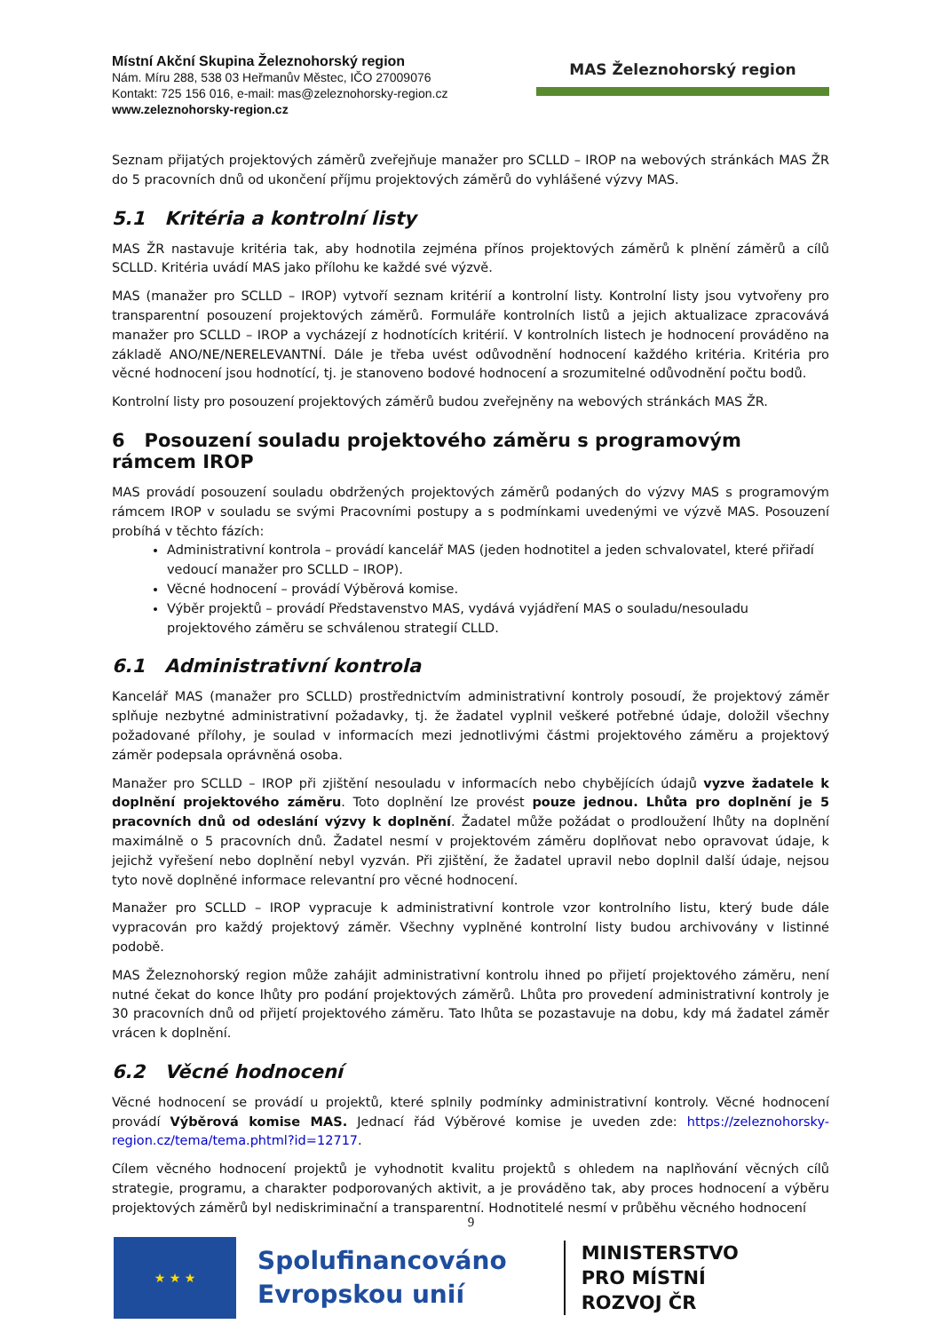Místní Akční Skupina Železnohorský region
Nám. Míru 288, 538 03 Heřmanův Městec, IČO 27009076
Kontakt: 725 156 016, e-mail: mas@zeleznohorsky-region.cz
www.zeleznohorsky-region.cz
MAS Železnohorský region
Seznam přijatých projektových záměrů zveřejňuje manažer pro SCLLD – IROP na webových stránkách MAS ŽR do 5 pracovních dnů od ukončení příjmu projektových záměrů do vyhlášené výzvy MAS.
5.1 Kritéria a kontrolní listy
MAS ŽR nastavuje kritéria tak, aby hodnotila zejména přínos projektových záměrů k plnění záměrů a cílů SCLLD. Kritéria uvádí MAS jako přílohu ke každé své výzvě.
MAS (manažer pro SCLLD – IROP) vytvoří seznam kritérií a kontrolní listy. Kontrolní listy jsou vytvořeny pro transparentní posouzení projektových záměrů. Formuláře kontrolních listů a jejich aktualizace zpracovává manažer pro SCLLD – IROP a vycházejí z hodnotících kritérií. V kontrolních listech je hodnocení prováděno na základě ANO/NE/NERELEVANTNÍ. Dále je třeba uvést odůvodnění hodnocení každého kritéria. Kritéria pro věcné hodnocení jsou hodnotící, tj. je stanoveno bodové hodnocení a srozumitelné odůvodnění počtu bodů.
Kontrolní listy pro posouzení projektových záměrů budou zveřejněny na webových stránkách MAS ŽR.
6 Posouzení souladu projektového záměru s programovým rámcem IROP
MAS provádí posouzení souladu obdržených projektových záměrů podaných do výzvy MAS s programovým rámcem IROP v souladu se svými Pracovními postupy a s podmínkami uvedenými ve výzvě MAS. Posouzení probíhá v těchto fázích:
Administrativní kontrola – provádí kancelář MAS (jeden hodnotitel a jeden schvalovatel, které přiřadí vedoucí manažer pro SCLLD – IROP).
Věcné hodnocení – provádí Výběrová komise.
Výběr projektů – provádí Představenstvo MAS, vydává vyjádření MAS o souladu/nesouladu projektového záměru se schválenou strategií CLLD.
6.1 Administrativní kontrola
Kancelář MAS (manažer pro SCLLD) prostřednictvím administrativní kontroly posoudí, že projektový záměr splňuje nezbytné administrativní požadavky, tj. že žadatel vyplnil veškeré potřebné údaje, doložil všechny požadované přílohy, je soulad v informacích mezi jednotlivými částmi projektového záměru a projektový záměr podepsala oprávněná osoba.
Manažer pro SCLLD – IROP při zjištění nesouladu v informacích nebo chybějících údajů vyzve žadatele k doplnění projektového záměru. Toto doplnění lze provést pouze jednou. Lhůta pro doplnění je 5 pracovních dnů od odeslání výzvy k doplnění. Žadatel může požádat o prodloužení lhůty na doplnění maximálně o 5 pracovních dnů. Žadatel nesmí v projektovém záměru doplňovat nebo opravovat údaje, k jejichž vyřešení nebo doplnění nebyl vyzván. Při zjištění, že žadatel upravil nebo doplnil další údaje, nejsou tyto nově doplněné informace relevantní pro věcné hodnocení.
Manažer pro SCLLD – IROP vypracuje k administrativní kontrole vzor kontrolního listu, který bude dále vypracován pro každý projektový záměr. Všechny vyplněné kontrolní listy budou archivovány v listinné podobě.
MAS Železnohorský region může zahájit administrativní kontrolu ihned po přijetí projektového záměru, není nutné čekat do konce lhůty pro podání projektových záměrů. Lhůta pro provedení administrativní kontroly je 30 pracovních dnů od přijetí projektového záměru. Tato lhůta se pozastavuje na dobu, kdy má žadatel záměr vrácen k doplnění.
6.2 Věcné hodnocení
Věcné hodnocení se provádí u projektů, které splnily podmínky administrativní kontroly. Věcné hodnocení provádí Výběrová komise MAS. Jednací řád Výběrové komise je uveden zde: https://zeleznohorsky-region.cz/tema/tema.phtml?id=12717.
Cílem věcného hodnocení projektů je vyhodnotit kvalitu projektů s ohledem na naplňování věcných cílů strategie, programu, a charakter podporovaných aktivit, a je prováděno tak, aby proces hodnocení a výběru projektových záměrů byl nediskriminační a transparentní. Hodnotitelé nesmí v průběhu věcného hodnocení
9
★ ★ ★
Spolufinancováno
Evropskou unií
MINISTERSTVO
PRO MÍSTNÍ
ROZVOJ ČR